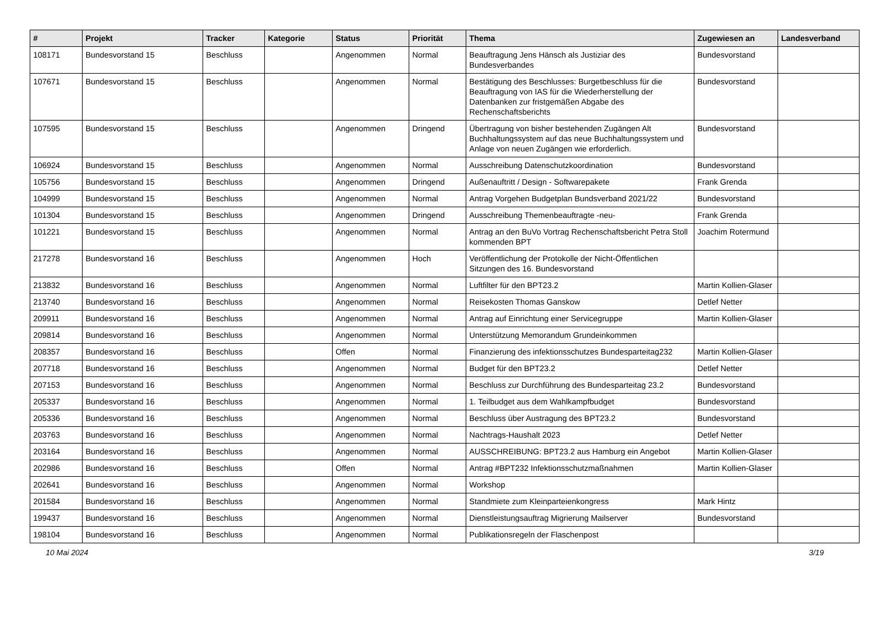| # | Projekt | Tracker | Kategorie | Status | Priorität | Thema | Zugewiesen an | Landesverband |
| --- | --- | --- | --- | --- | --- | --- | --- | --- |
| 108171 | Bundesvorstand 15 | Beschluss | | Angenommen | Normal | Beauftragung Jens Hänsch als Justiziar des Bundesverbandes | Bundesvorstand | |
| 107671 | Bundesvorstand 15 | Beschluss | | Angenommen | Normal | Bestätigung des Beschlusses: Burgetbeschluss für die Beauftragung von IAS für die Wiederherstellung der Datenbanken zur fristgemäßen Abgabe des Rechenschaftsberichts | Bundesvorstand | |
| 107595 | Bundesvorstand 15 | Beschluss | | Angenommen | Dringend | Übertragung von bisher bestehenden Zugängen Alt Buchhaltungssystem auf das neue Buchhaltungssystem und Anlage von neuen Zugängen wie erforderlich. | Bundesvorstand | |
| 106924 | Bundesvorstand 15 | Beschluss | | Angenommen | Normal | Ausschreibung Datenschutzkoordination | Bundesvorstand | |
| 105756 | Bundesvorstand 15 | Beschluss | | Angenommen | Dringend | Außenauftritt / Design - Softwarepakete | Frank Grenda | |
| 104999 | Bundesvorstand 15 | Beschluss | | Angenommen | Normal | Antrag Vorgehen Budgetplan Bundsverband 2021/22 | Bundesvorstand | |
| 101304 | Bundesvorstand 15 | Beschluss | | Angenommen | Dringend | Ausschreibung Themenbeauftragte -neu- | Frank Grenda | |
| 101221 | Bundesvorstand 15 | Beschluss | | Angenommen | Normal | Antrag an den BuVo Vortrag Rechenschaftsbericht Petra Stoll kommenden BPT | Joachim Rotermund | |
| 217278 | Bundesvorstand 16 | Beschluss | | Angenommen | Hoch | Veröffentlichung der Protokolle der Nicht-Öffentlichen Sitzungen des 16. Bundesvorstand | | |
| 213832 | Bundesvorstand 16 | Beschluss | | Angenommen | Normal | Luftfilter für den BPT23.2 | Martin Kollien-Glaser | |
| 213740 | Bundesvorstand 16 | Beschluss | | Angenommen | Normal | Reisekosten Thomas Ganskow | Detlef Netter | |
| 209911 | Bundesvorstand 16 | Beschluss | | Angenommen | Normal | Antrag auf Einrichtung einer Servicegruppe | Martin Kollien-Glaser | |
| 209814 | Bundesvorstand 16 | Beschluss | | Angenommen | Normal | Unterstützung Memorandum Grundeinkommen | | |
| 208357 | Bundesvorstand 16 | Beschluss | | Offen | Normal | Finanzierung des infektionsschutzes Bundesparteitag232 | Martin Kollien-Glaser | |
| 207718 | Bundesvorstand 16 | Beschluss | | Angenommen | Normal | Budget für den BPT23.2 | Detlef Netter | |
| 207153 | Bundesvorstand 16 | Beschluss | | Angenommen | Normal | Beschluss zur Durchführung des Bundesparteitag 23.2 | Bundesvorstand | |
| 205337 | Bundesvorstand 16 | Beschluss | | Angenommen | Normal | 1. Teilbudget aus dem Wahlkampfbudget | Bundesvorstand | |
| 205336 | Bundesvorstand 16 | Beschluss | | Angenommen | Normal | Beschluss über Austragung des BPT23.2 | Bundesvorstand | |
| 203763 | Bundesvorstand 16 | Beschluss | | Angenommen | Normal | Nachtrags-Haushalt 2023 | Detlef Netter | |
| 203164 | Bundesvorstand 16 | Beschluss | | Angenommen | Normal | AUSSCHREIBUNG: BPT23.2 aus Hamburg ein Angebot | Martin Kollien-Glaser | |
| 202986 | Bundesvorstand 16 | Beschluss | | Offen | Normal | Antrag #BPT232 Infektionsschutzmaßnahmen | Martin Kollien-Glaser | |
| 202641 | Bundesvorstand 16 | Beschluss | | Angenommen | Normal | Workshop | | |
| 201584 | Bundesvorstand 16 | Beschluss | | Angenommen | Normal | Standmiete zum Kleinparteienkongress | Mark Hintz | |
| 199437 | Bundesvorstand 16 | Beschluss | | Angenommen | Normal | Dienstleistungsauftrag Migrierung Mailserver | Bundesvorstand | |
| 198104 | Bundesvorstand 16 | Beschluss | | Angenommen | Normal | Publikationsregeln der Flaschenpost | | |
10 Mai 2024 3/19